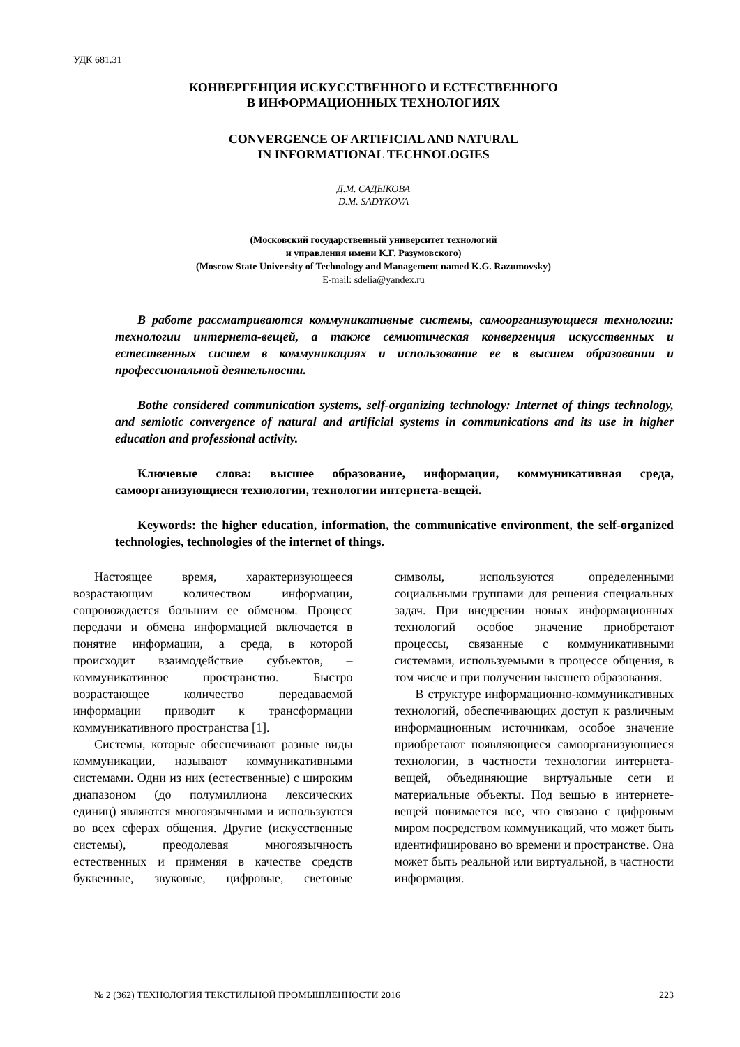УДК 681.31
КОНВЕРГЕНЦИЯ ИСКУССТВЕННОГО И ЕСТЕСТВЕННОГО
В ИНФОРМАЦИОННЫХ ТЕХНОЛОГИЯХ
CONVERGENCE OF ARTIFICIAL AND NATURAL
IN INFORMATIONAL TECHNOLOGIES
Д.М. САДЫКОВА
D.M. SADYKOVA
(Московский государственный университет технологий
и управления имени К.Г. Разумовского)
(Moscow State University of Technology and Management named K.G. Razumovsky)
E-mail: sdelia@yandex.ru
В работе рассматриваются коммуникативные системы, самоорганизующиеся технологии: технологии интернета-вещей, а также семиотическая конвергенция искусственных и естественных систем в коммуникациях и использование ее в высшем образовании и профессиональной деятельности.
Bothe considered communication systems, self-organizing technology: Internet of things technology, and semiotic convergence of natural and artificial systems in communications and its use in higher education and professional activity.
Ключевые слова: высшее образование, информация, коммуникативная среда, самоорганизующиеся технологии, технологии интернета-вещей.
Keywords: the higher education, information, the communicative environment, the self-organized technologies, technologies of the internet of things.
Настоящее время, характеризующееся возрастающим количеством информации, сопровождается большим ее обменом. Процесс передачи и обмена информацией включается в понятие информации, а среда, в которой происходит взаимодействие субъектов, – коммуникативное пространство. Быстро возрастающее количество передаваемой информации приводит к трансформации коммуникативного пространства [1].
Системы, которые обеспечивают разные виды коммуникации, называют коммуникативными системами. Одни из них (естественные) с широким диапазоном (до полумиллиона лексических единиц) являются многоязычными и используются во всех сферах общения. Другие (искусственные системы), преодолевая многоязычность естественных и применяя в качестве средств буквенные, звуковые, цифровые, световые символы, используются определенными социальными группами для решения специальных задач. При внедрении новых информационных технологий особое значение приобретают процессы, связанные с коммуникативными системами, используемыми в процессе общения, в том числе и при получении высшего образования.
В структуре информационно-коммуникативных технологий, обеспечивающих доступ к различным информационным источникам, особое значение приобретают появляющиеся самоорганизующиеся технологии, в частности технологии интернета-вещей, объединяющие виртуальные сети и материальные объекты. Под вещью в интернете-вещей понимается все, что связано с цифровым миром посредством коммуникаций, что может быть идентифицировано во времени и пространстве. Она может быть реальной или виртуальной, в частности информация.
№ 2 (362) ТЕХНОЛОГИЯ ТЕКСТИЛЬНОЙ ПРОМЫШЛЕННОСТИ 2016 223